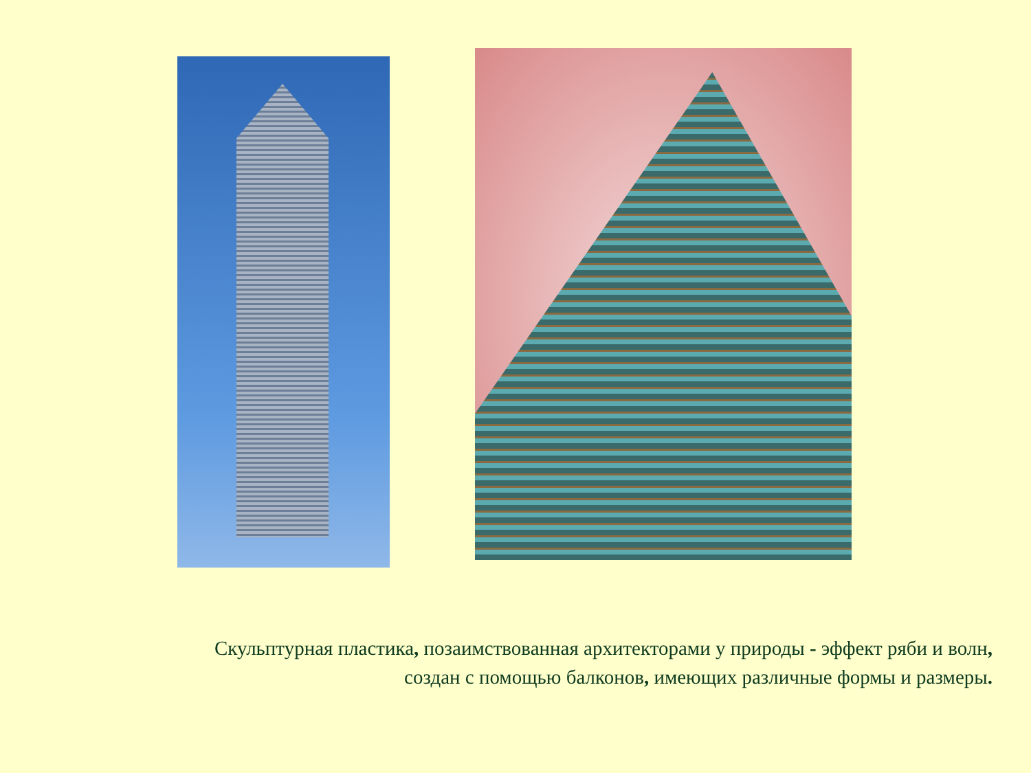Скульптурная пластика, позаимствованная архитекторами у природы - эффект ряби и волн,
создан с помощью балконов, имеющих различные формы и размеры.